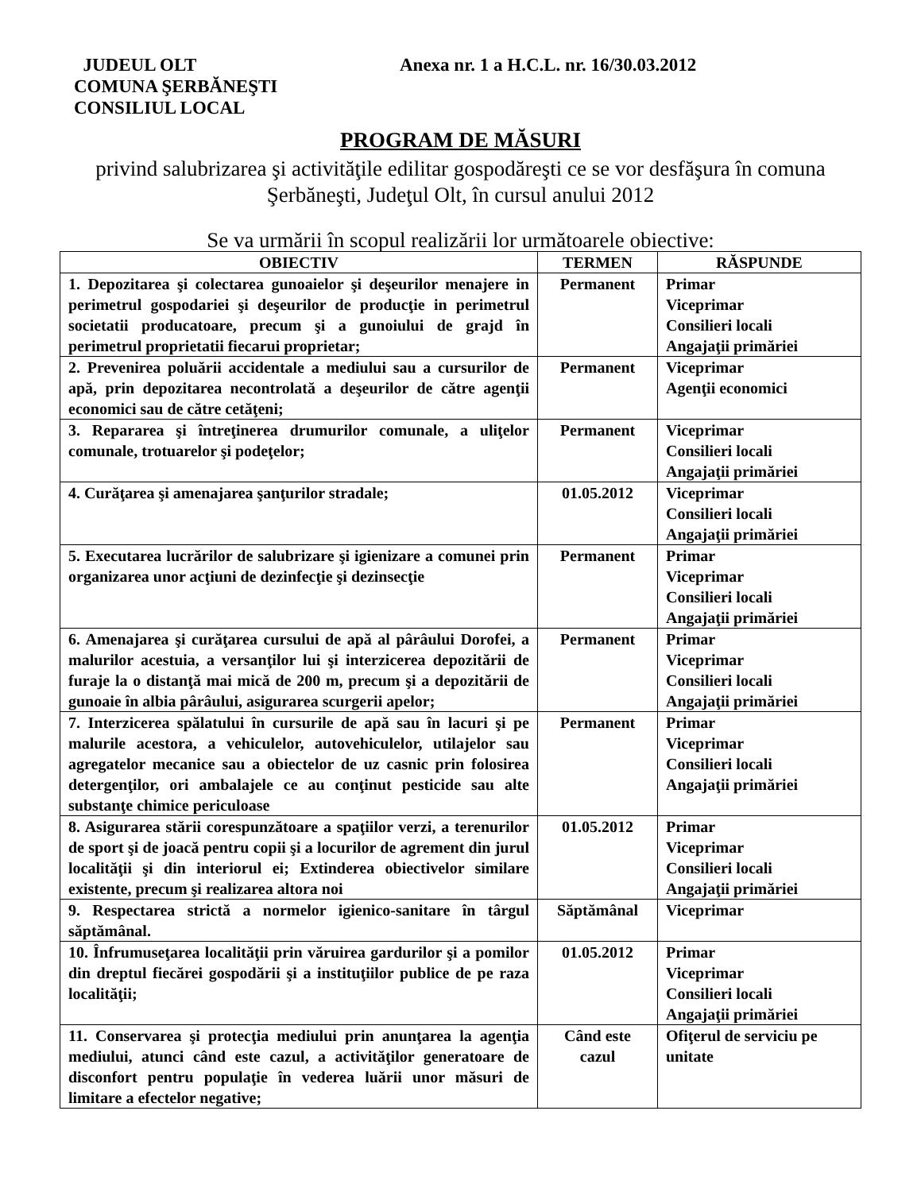JUDEUL OLT
COMUNA ŞERBĂNEŞTI
CONSILIUL LOCAL
Anexa nr. 1 a H.C.L. nr. 16/30.03.2012
PROGRAM DE MĂSURI
privind salubrizarea şi activităţile edilitar gospodăreşti ce se vor desfăşura în comuna Şerbăneşti, Judeţul Olt, în cursul anului 2012
Se va urmării în scopul realizării lor următoarele obiective:
| OBIECTIV | TERMEN | RĂSPUNDE |
| --- | --- | --- |
| 1. Depozitarea şi colectarea gunoaielor şi deşeurilor menajere in perimetrul gospodariei şi deşeurilor de producţie in perimetrul societatii producatoare, precum şi a gunoiului de grajd în perimetrul proprietatii fiecarui proprietar; | Permanent | Primar Viceprimar Consilieri locali Angajaţii primăriei |
| 2. Prevenirea poluării accidentale a mediului sau a cursurilor de apă, prin depozitarea necontrolată a deşeurilor de către agenţii economici sau de către cetăţeni; | Permanent | Viceprimar Agenţii economici |
| 3. Repararea şi întreţinerea drumurilor comunale, a uliţelor comunale, trotuarelor şi podeţelor; | Permanent | Viceprimar Consilieri locali Angajaţii primăriei |
| 4. Curăţarea şi amenajarea şanţurilor stradale; | 01.05.2012 | Viceprimar Consilieri locali Angajaţii primăriei |
| 5. Executarea lucrărilor de salubrizare şi igienizare a comunei prin organizarea unor acţiuni de dezinfecţie şi dezinsecţie | Permanent | Primar Viceprimar Consilieri locali Angajaţii primăriei |
| 6. Amenajarea şi curăţarea cursului de apă al pârâului Dorofei, a malurilor acestuia, a versanţilor lui şi interzicerea depozitării de furaje la o distanţă mai mică de 200 m, precum şi a depozitării de gunoaie în albia pârâului, asigurarea scurgerii apelor; | Permanent | Primar Viceprimar Consilieri locali Angajaţii primăriei |
| 7. Interzicerea spălatului în cursurile de apă sau în lacuri şi pe malurile acestora, a vehiculelor, autovehiculelor, utilajelor sau agregatelor mecanice sau a obiectelor de uz casnic prin folosirea detergenţilor, ori ambalajele ce au conţinut pesticide sau alte substanţe chimice periculoase | Permanent | Primar Viceprimar Consilieri locali Angajaţii primăriei |
| 8. Asigurarea stării corespunzătoare a spaţiilor verzi, a terenurilor de sport şi de joacă pentru copii şi a locurilor de agrement din jurul localităţii şi din interiorul ei; Extinderea obiectivelor similare existente, precum şi realizarea altora noi | 01.05.2012 | Primar Viceprimar Consilieri locali Angajaţii primăriei |
| 9. Respectarea strictă a normelor igienico-sanitare în târgul săptămânal. | Săptămânal | Viceprimar |
| 10. Înfrumuseţarea localităţii prin văruirea gardurilor şi a pomilor din dreptul fiecărei gospodării şi a instituţiilor publice de pe raza localităţii; | 01.05.2012 | Primar Viceprimar Consilieri locali Angajaţii primăriei |
| 11. Conservarea şi protecţia mediului prin anunţarea la agenţia mediului, atunci când este cazul, a activităţilor generatoare de disconfort pentru populaţie în vederea luării unor măsuri de limitare a efectelor negative; | Când este cazul | Ofiţerul de serviciu pe unitate |